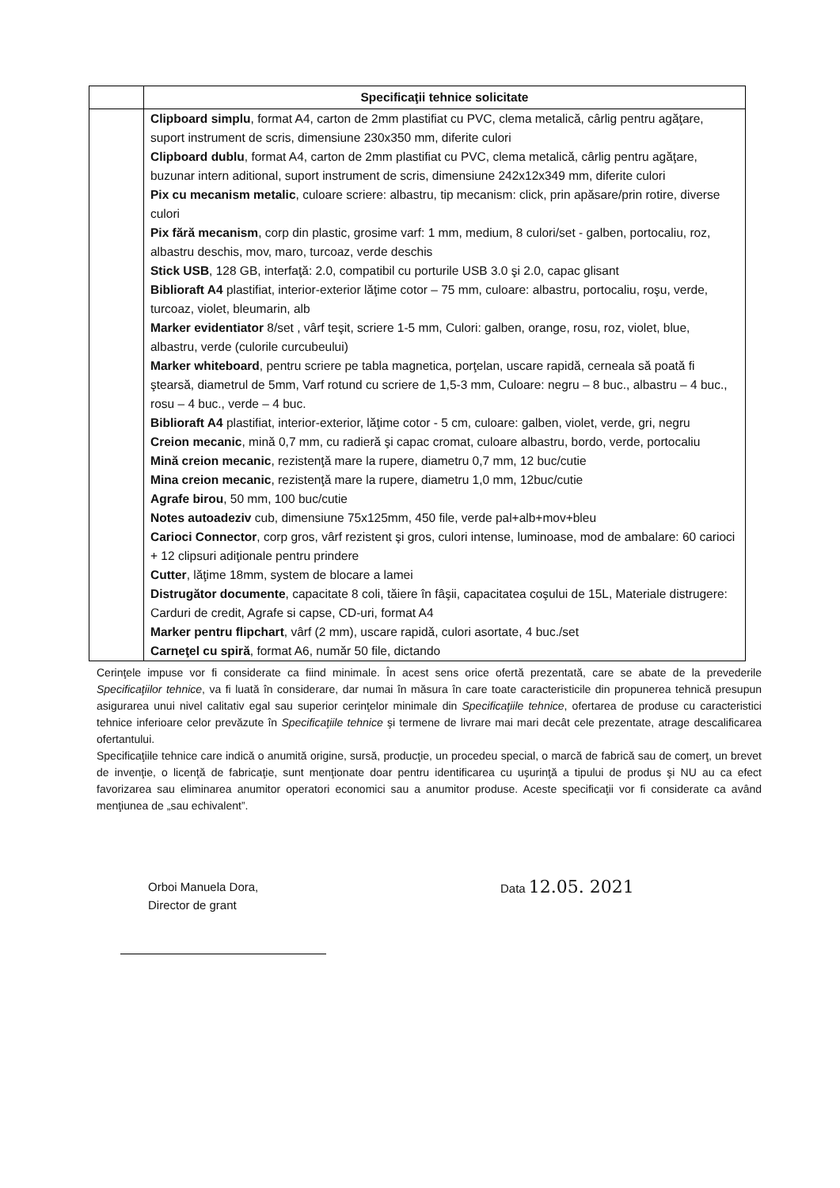| | Specificaţii tehnice solicitate |
| --- | --- |
| | Clipboard simplu , format A4, carton de 2mm plastifiat cu PVC, clema metalică, cârlig pentru agăţare, suport instrument de scris, dimensiune 230x350 mm, diferite culori Clipboard dublu , format A4, carton de 2mm plastifiat cu PVC, clema metalică, cârlig pentru agăţare, buzunar intern aditional, suport instrument de scris, dimensiune 242x12x349 mm, diferite culori Pix cu mecanism metalic , culoare scriere: albastru, tip mecanism: click, prin apăsare/prin rotire, diverse culori Pix fără mecanism , corp din plastic, grosime varf: 1 mm, medium, 8 culori/set - galben, portocaliu, roz, albastru deschis, mov, maro, turcoaz, verde deschis Stick USB , 128 GB, interfaţă: 2.0, compatibil cu porturile USB 3.0 şi 2.0, capac glisant Biblioraft A4 plastifiat, interior-exterior lăţime cotor – 75 mm, culoare: albastru, portocaliu, roşu, verde, turcoaz, violet, bleumarin, alb Marker evidentiator 8/set , vârf teşit, scriere 1-5 mm, Culori: galben, orange, rosu, roz, violet, blue, albastru, verde (culorile curcubeului) Marker whiteboard , pentru scriere pe tabla magnetica, porţelan, uscare rapidă, cerneala să poată fi ştearsă, diametrul de 5mm, Varf rotund cu scriere de 1,5-3 mm, Culoare: negru – 8 buc., albastru – 4 buc., rosu – 4 buc., verde – 4 buc. Biblioraft A4 plastifiat, interior-exterior, lăţime cotor - 5 cm, culoare: galben, violet, verde, gri, negru Creion mecanic , mină 0,7 mm, cu radieră şi capac cromat, culoare albastru, bordo, verde, portocaliu Mină creion mecanic , rezistenţă mare la rupere, diametru 0,7 mm, 12 buc/cutie Mina creion mecanic , rezistenţă mare la rupere, diametru 1,0 mm, 12buc/cutie Agrafe birou , 50 mm, 100 buc/cutie Notes autoadeziv cub, dimensiune 75x125mm, 450 file, verde pal+alb+mov+bleu Carioci Connector , corp gros, vârf rezistent şi gros, culori intense, luminoase, mod de ambalare: 60 carioci + 12 clipsuri adiţionale pentru prindere Cutter , lăţime 18mm, system de blocare a lamei Distrugător documente , capacitate 8 coli, tăiere în fâşii, capacitatea coşului de 15L, Materiale distrugere: Carduri de credit, Agrafe si capse, CD-uri, format A4 Marker pentru flipchart , vârf (2 mm), uscare rapidă, culori asortate, 4 buc./set Carneţel cu spiră , format A6, număr 50 file, dictando |
Cerinţele impuse vor fi considerate ca fiind minimale. În acest sens orice ofertă prezentată, care se abate de la prevederile Specificaţiilor tehnice, va fi luată în considerare, dar numai în măsura în care toate caracteristicile din propunerea tehnică presupun asigurarea unui nivel calitativ egal sau superior cerinţelor minimale din Specificaţiile tehnice, ofertarea de produse cu caracteristici tehnice inferioare celor prevăzute în Specificaţiile tehnice şi termene de livrare mai mari decât cele prezentate, atrage descalificarea ofertantului.
Specificaţiile tehnice care indică o anumită origine, sursă, producţie, un procedeu special, o marcă de fabrică sau de comerţ, un brevet de invenţie, o licenţă de fabricaţie, sunt menţionate doar pentru identificarea cu uşurinţă a tipului de produs şi NU au ca efect favorizarea sau eliminarea anumitor operatori economici sau a anumitor produse. Aceste specificaţii vor fi considerate ca având menţiunea de „sau echivalent”.
Orboi Manuela Dora,
Director de grant
Data 12.05. 2021